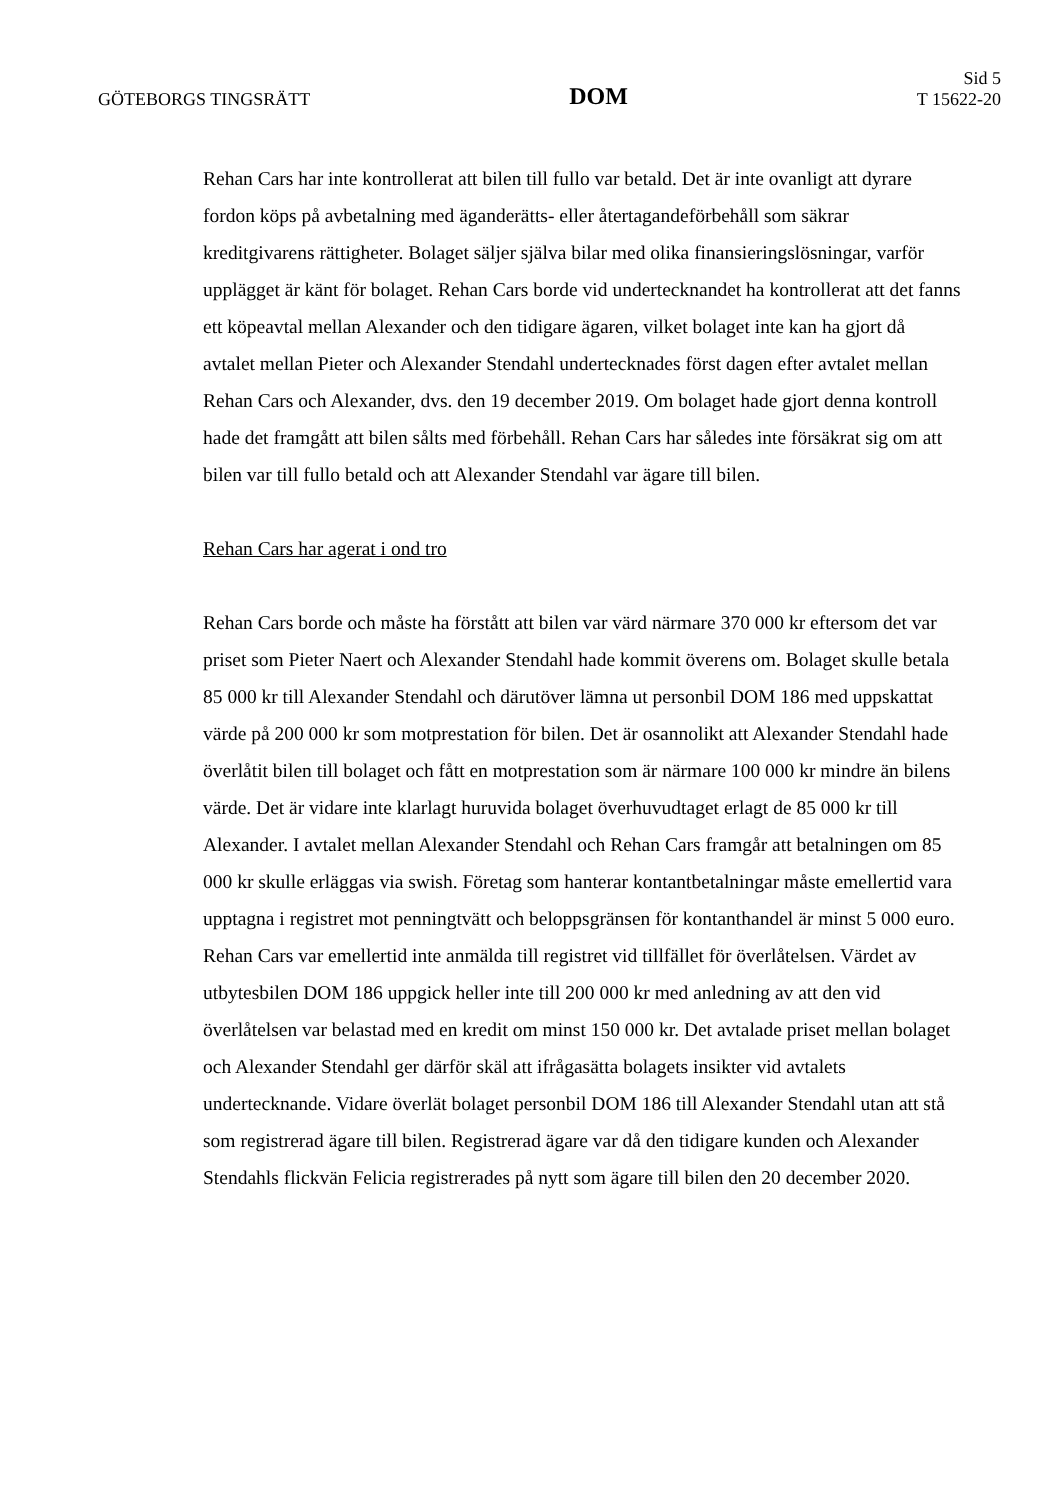GÖTEBORGS TINGSRÄTT
DOM
Sid 5
T 15622-20
Rehan Cars har inte kontrollerat att bilen till fullo var betald. Det är inte ovanligt att dyrare fordon köps på avbetalning med äganderätts- eller återtagandeförbehåll som säkrar kreditgivarens rättigheter. Bolaget säljer själva bilar med olika finansieringslösningar, varför upplägget är känt för bolaget. Rehan Cars borde vid undertecknandet ha kontrollerat att det fanns ett köpeavtal mellan Alexander och den tidigare ägaren, vilket bolaget inte kan ha gjort då avtalet mellan Pieter och Alexander Stendahl undertecknades först dagen efter avtalet mellan Rehan Cars och Alexander, dvs. den 19 december 2019. Om bolaget hade gjort denna kontroll hade det framgått att bilen sålts med förbehåll. Rehan Cars har således inte försäkrat sig om att bilen var till fullo betald och att Alexander Stendahl var ägare till bilen.
Rehan Cars har agerat i ond tro
Rehan Cars borde och måste ha förstått att bilen var värd närmare 370 000 kr eftersom det var priset som Pieter Naert och Alexander Stendahl hade kommit överens om. Bolaget skulle betala 85 000 kr till Alexander Stendahl och därutöver lämna ut personbil DOM 186 med uppskattat värde på 200 000 kr som motprestation för bilen. Det är osannolikt att Alexander Stendahl hade överlåtit bilen till bolaget och fått en motprestation som är närmare 100 000 kr mindre än bilens värde. Det är vidare inte klarlagt huruvida bolaget överhuvudtaget erlagt de 85 000 kr till Alexander. I avtalet mellan Alexander Stendahl och Rehan Cars framgår att betalningen om 85 000 kr skulle erläggas via swish. Företag som hanterar kontantbetalningar måste emellertid vara upptagna i registret mot penningtvätt och beloppsgränsen för kontanthandel är minst 5 000 euro. Rehan Cars var emellertid inte anmälda till registret vid tillfället för överlåtelsen. Värdet av utbytesbilen DOM 186 uppgick heller inte till 200 000 kr med anledning av att den vid överlåtelsen var belastad med en kredit om minst 150 000 kr. Det avtalade priset mellan bolaget och Alexander Stendahl ger därför skäl att ifrågasätta bolagets insikter vid avtalets undertecknande. Vidare överlät bolaget personbil DOM 186 till Alexander Stendahl utan att stå som registrerad ägare till bilen. Registrerad ägare var då den tidigare kunden och Alexander Stendahls flickvän Felicia registrerades på nytt som ägare till bilen den 20 december 2020.